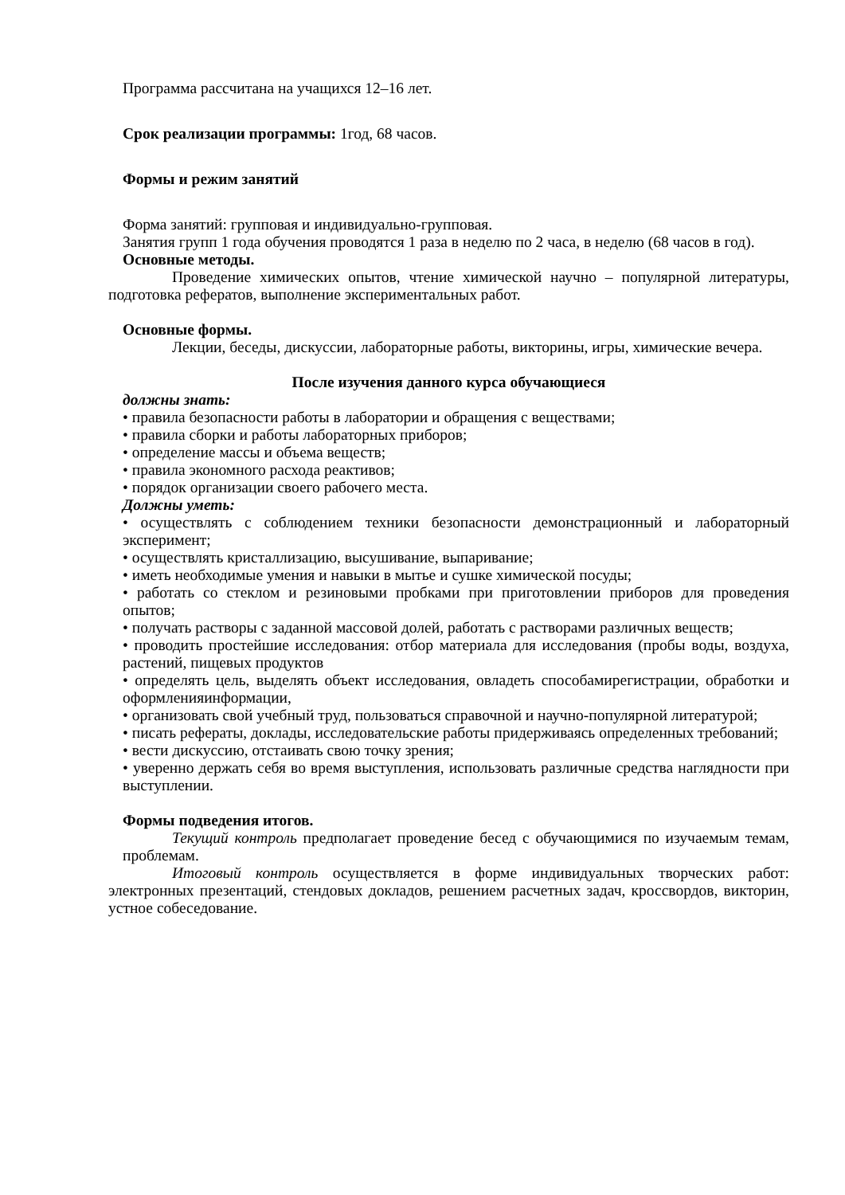Программа рассчитана на учащихся 12–16 лет.
Срок реализации программы: 1год, 68 часов.
Формы и режим занятий
Форма занятий: групповая и индивидуально-групповая.
Занятия групп 1 года обучения проводятся 1 раза в неделю по 2 часа, в неделю (68 часов в год).
Основные методы.
Проведение химических опытов, чтение химической научно – популярной литературы, подготовка рефератов, выполнение экспериментальных работ.
Основные формы.
Лекции, беседы, дискуссии, лабораторные работы, викторины, игры, химические вечера.
После изучения данного курса обучающиеся
должны знать:
• правила безопасности работы в лаборатории и обращения с веществами;
• правила сборки и работы лабораторных приборов;
• определение массы и объема веществ;
• правила экономного расхода реактивов;
• порядок организации своего рабочего места.
Должны уметь:
• осуществлять с соблюдением техники безопасности демонстрационный и лабораторный эксперимент;
• осуществлять кристаллизацию, высушивание, выпаривание;
• иметь необходимые умения и навыки в мытье и сушке химической посуды;
• работать со стеклом и резиновыми пробками при приготовлении приборов для проведения опытов;
• получать растворы с заданной массовой долей, работать с растворами различных веществ;
• проводить простейшие исследования: отбор материала для исследования (пробы воды, воздуха, растений, пищевых продуктов
• определять цель, выделять объект исследования, овладеть способамирегистрации, обработки и оформленияинформации,
• организовать свой учебный труд, пользоваться справочной и научно-популярной литературой;
• писать рефераты, доклады, исследовательские работы придерживаясь определенных требований;
• вести дискуссию, отстаивать свою точку зрения;
• уверенно держать себя во время выступления, использовать различные средства наглядности при выступлении.
Формы подведения итогов.
Текущий контроль предполагает проведение бесед с обучающимися по изучаемым темам, проблемам.
Итоговый контроль осуществляется в форме индивидуальных творческих работ: электронных презентаций, стендовых докладов, решением расчетных задач, кроссвордов, викторин, устное собеседование.